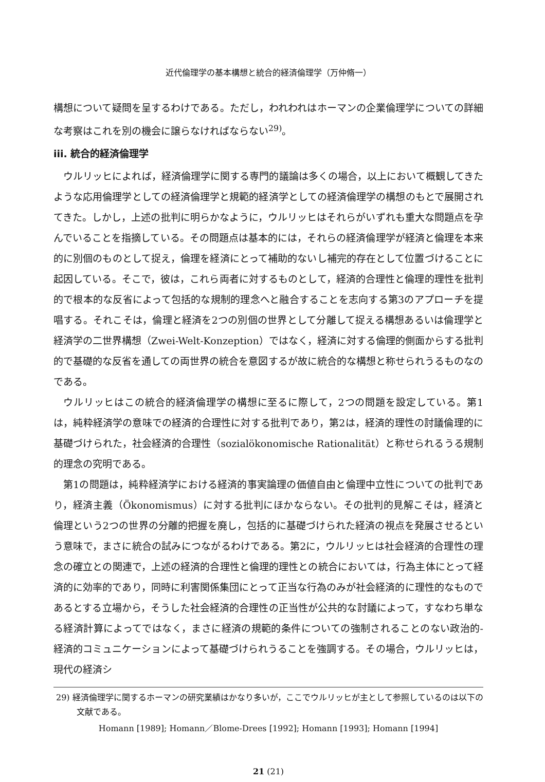近代倫理学の基本構想と統合的経済倫理学（万仲脩一）
構想について疑問を呈するわけである。ただし，われわれはホーマンの企業倫理学についての詳細な考察はこれを別の機会に譲らなければならない<sup>29)</sup>。
iii. 統合的経済倫理学
ウルリッヒによれば，経済倫理学に関する専門的議論は多くの場合，以上において概観してきたような応用倫理学としての経済倫理学と規範的経済学としての経済倫理学の構想のもとで展開されてきた。しかし，上述の批判に明らかなように，ウルリッヒはそれらがいずれも重大な問題点を孕んでいることを指摘している。その問題点は基本的には，それらの経済倫理学が経済と倫理を本来的に別個のものとして捉え，倫理を経済にとって補助的ないし補完的存在として位置づけることに起因している。そこで，彼は，これら両者に対するものとして，経済的合理性と倫理的理性を批判的で根本的な反省によって包括的な規制的理念へと融合することを志向する第3のアプローチを提唱する。それこそは，倫理と経済を2つの別個の世界として分離して捉える構想あるいは倫理学と経済学の二世界構想（Zwei-Welt-Konzeption）ではなく，経済に対する倫理的側面からする批判的で基礎的な反省を通しての両世界の統合を意図するが故に統合的な構想と称せられうるものなのである。
ウルリッヒはこの統合的経済倫理学の構想に至るに際して，2つの問題を設定している。第1は，純粋経済学の意味での経済的合理性に対する批判であり，第2は，経済的理性の討議倫理的に基礎づけられた，社会経済的合理性（sozialökonomische Rationalität）と称せられるうる規制的理念の究明である。
第1の問題は，純粋経済学における経済的事実論理の価値自由と倫理中立性についての批判であり，経済主義（Ökonomismus）に対する批判にほかならない。その批判的見解こそは，経済と倫理という2つの世界の分離的把握を廃し，包括的に基礎づけられた経済の視点を発展させるという意味で，まさに統合の試みにつながるわけである。第2に，ウルリッヒは社会経済的合理性の理念の確立との関連で，上述の経済的合理性と倫理的理性との統合においては，行為主体にとって経済的に効率的であり，同時に利害関係集団にとって正当な行為のみが社会経済的に理性的なものであるとする立場から，そうした社会経済的合理性の正当性が公共的な討議によって，すなわち単なる経済計算によってではなく，まさに経済の規範的条件についての強制されることのない政治的-経済的コミュニケーションによって基礎づけられうることを強調する。その場合，ウルリッヒは，現代の経済シ
29) 経済倫理学に関するホーマンの研究業績はかなり多いが，ここでウルリッヒが主として参照しているのは以下の文献である。
Homann [1989]; Homann／Blome-Drees [1992]; Homann [1993]; Homann [1994]
21 (21)